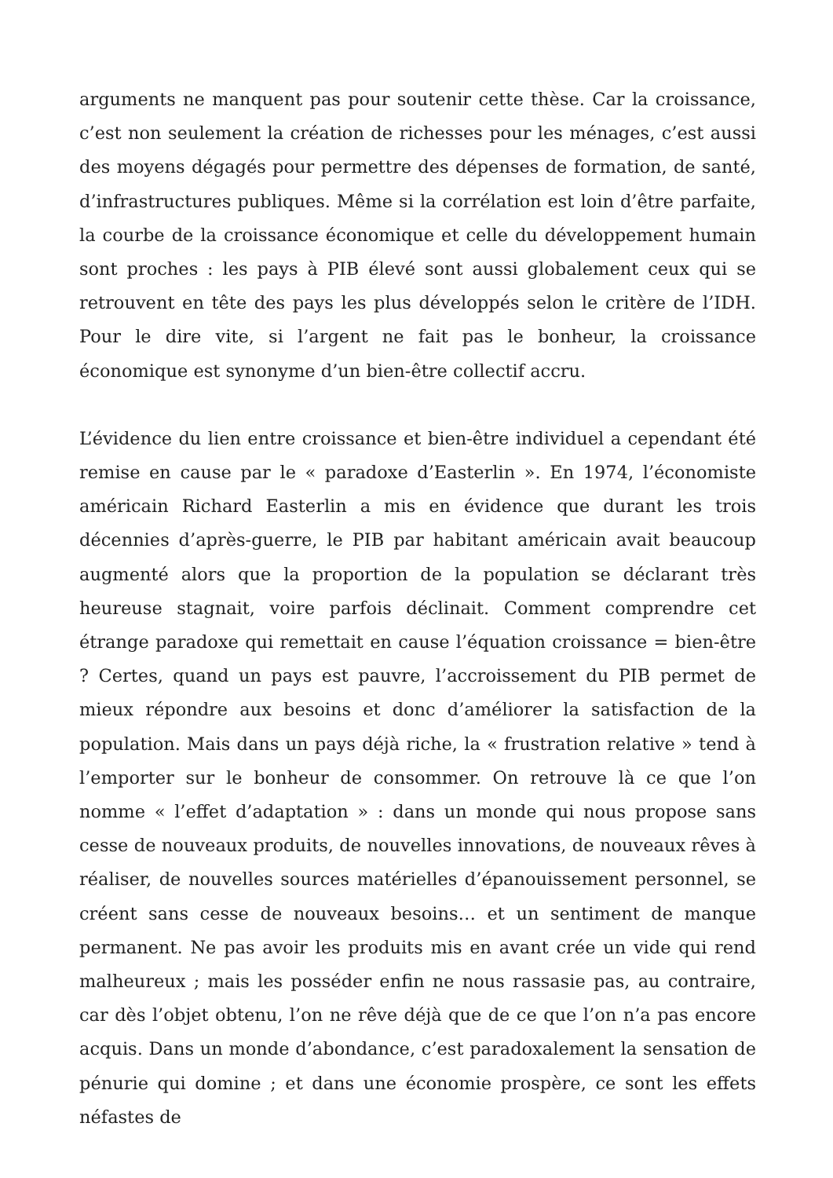arguments ne manquent pas pour soutenir cette thèse. Car la croissance, c’est non seulement la création de richesses pour les ménages, c’est aussi des moyens dégagés pour permettre des dépenses de formation, de santé, d’infrastructures publiques. Même si la corrélation est loin d’être parfaite, la courbe de la croissance économique et celle du développement humain sont proches : les pays à PIB élevé sont aussi globalement ceux qui se retrouvent en tête des pays les plus développés selon le critère de l’IDH. Pour le dire vite, si l’argent ne fait pas le bonheur, la croissance économique est synonyme d’un bien-être collectif accru.
L’évidence du lien entre croissance et bien-être individuel a cependant été remise en cause par le « paradoxe d’Easterlin ». En 1974, l’économiste américain Richard Easterlin a mis en évidence que durant les trois décennies d’après-guerre, le PIB par habitant américain avait beaucoup augmenté alors que la proportion de la population se déclarant très heureuse stagnait, voire parfois déclinait. Comment comprendre cet étrange paradoxe qui remettait en cause l’équation croissance = bien-être ? Certes, quand un pays est pauvre, l’accroissement du PIB permet de mieux répondre aux besoins et donc d’améliorer la satisfaction de la population. Mais dans un pays déjà riche, la « frustration relative » tend à l’emporter sur le bonheur de consommer. On retrouve là ce que l’on nomme « l’effet d’adaptation » : dans un monde qui nous propose sans cesse de nouveaux produits, de nouvelles innovations, de nouveaux rêves à réaliser, de nouvelles sources matérielles d’épanouissement personnel, se créent sans cesse de nouveaux besoins… et un sentiment de manque permanent. Ne pas avoir les produits mis en avant crée un vide qui rend malheureux ; mais les posséder enfin ne nous rassasie pas, au contraire, car dès l’objet obtenu, l’on ne rêve déjà que de ce que l’on n’a pas encore acquis. Dans un monde d’abondance, c’est paradoxalement la sensation de pénurie qui domine ; et dans une économie prospère, ce sont les effets néfastes de